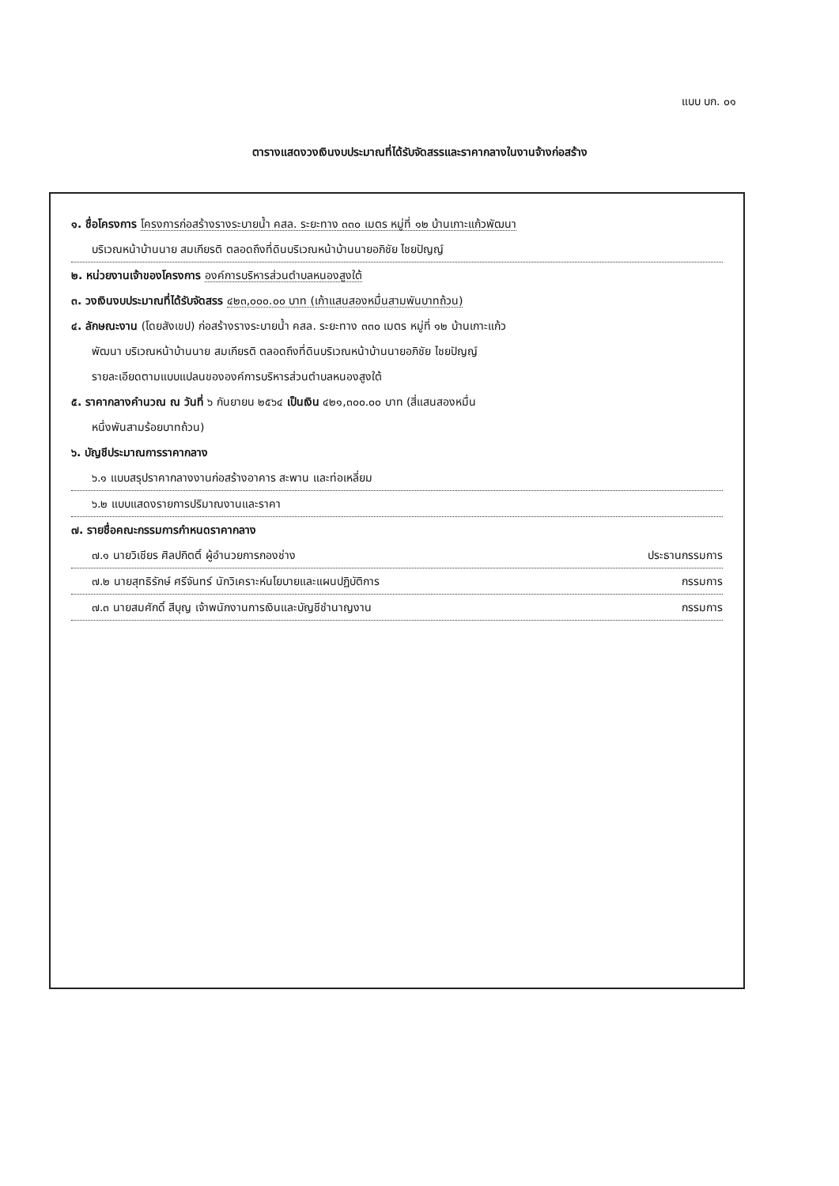แบบ บก. ๐๑
ตารางแสดงวงเงินงบประมาณที่ได้รับจัดสรรและราคากลางในงานจ้างก่อสร้าง
๑. ชื่อโครงการ โครงการก่อสร้างรางระบายน้ำ คสล. ระยะทาง ๓๓๐ เมตร หมู่ที่ ๑๒ บ้านเกาะแก้วพัฒนา
บริเวณหน้าบ้านนาย สมเกียรติ ตลอดถึงที่ดินบริเวณหน้าบ้านนายอภิชัย ไชยปัญญ์
๒. หน่วยงานเจ้าของโครงการ องค์การบริหารส่วนตำบลหนองสูงใต้
๓. วงเงินงบประมาณที่ได้รับจัดสรร ๔๒๓,๐๐๐.๐๐ บาท (เก้าแสนสองหมื่นสามพันบาทถ้วน)
๔. ลักษณะงาน (โดยสังเขป) ก่อสร้างรางระบายน้ำ คสล. ระยะทาง ๓๓๐ เมตร หมู่ที่ ๑๒ บ้านเกาะแก้ว
พัฒนา บริเวณหน้าบ้านนาย สมเกียรติ ตลอดถึงที่ดินบริเวณหน้าบ้านนายอภิชัย ไชยปัญญ์
รายละเอียดตามแบบแปลนขององค์การบริหารส่วนตำบลหนองสูงใต้
๕. ราคากลางคำนวณ ณ วันที่ ๖ กันยายน ๒๕๖๔ เป็นเงิน ๔๒๑,๓๐๐.๐๐ บาท (สี่แสนสองหมื่น
หนึ่งพันสามร้อยบาทถ้วน)
๖. บัญชีประมาณการราคากลาง
๖.๑ แบบสรุปราคากลางงานก่อสร้างอาคาร สะพาน และท่อเหลี่ยม
๖.๒ แบบแสดงรายการปริมาณงานและราคา
๗. รายชื่อคณะกรรมการกำหนดราคากลาง
๗.๑ นายวิเชียร ศิลปกิตติ์ ผู้อำนวยการกองช่าง ประธานกรรมการ
๗.๒ นายสุทธิรักษ์ ศรีจันทร์ นักวิเคราะห์นโยบายและแผนปฏิบัติการ กรรมการ
๗.๓ นายสมศักดิ์ สีบุญ เจ้าพนักงานการเงินและบัญชีชำนาญงาน กรรมการ